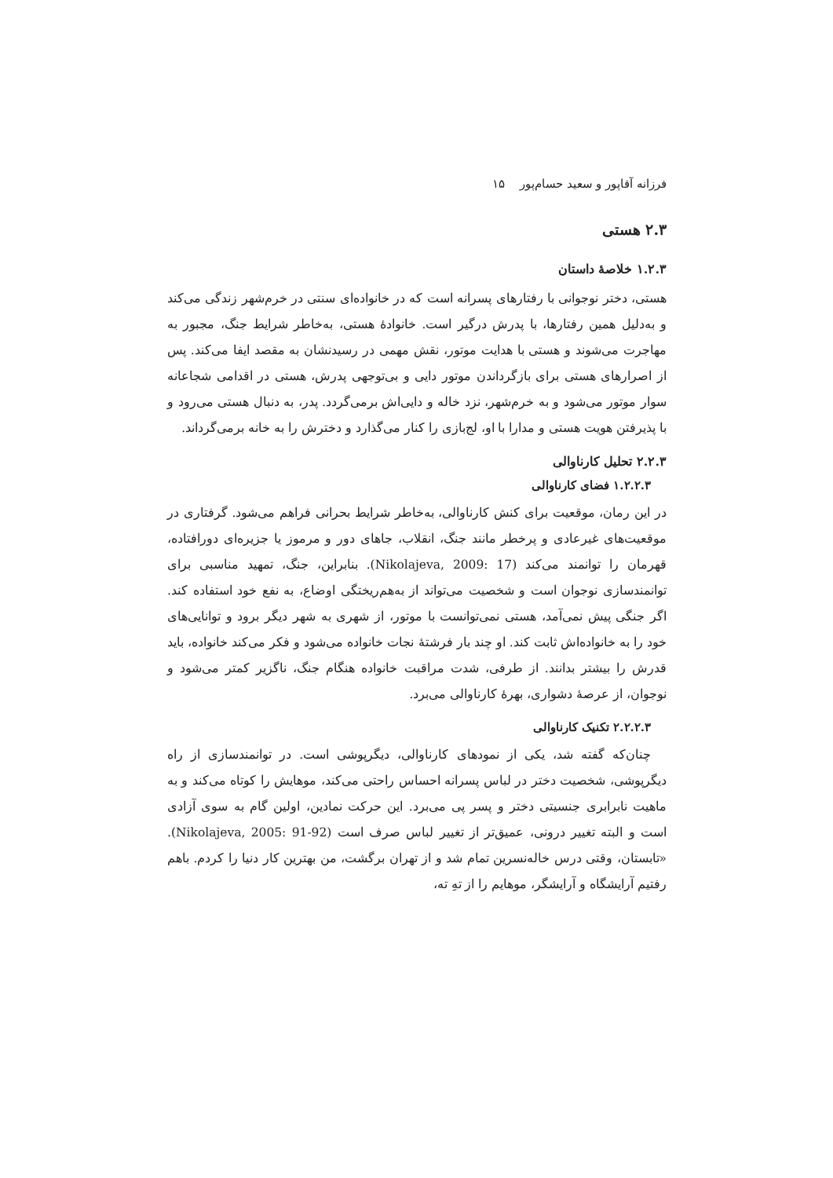فرزانه آقاپور و سعید حسام‌پور ۱۵
۲.۳ هستی
۱.۲.۳ خلاصهٔ داستان
هستی، دختر نوجوانی با رفتارهای پسرانه است که در خانواده‌ای سنتی در خرم‌شهر زندگی می‌کند و به‌دلیل همین رفتارها، با پدرش درگیر است. خانوادهٔ هستی، به‌خاطر شرایط جنگ، مجبور به مهاجرت می‌شوند و هستی با هدایت موتور، نقش مهمی در رسیدنشان به مقصد ایفا می‌کند. پس از اصرارهای هستی برای بازگرداندن موتور دایی و بی‌توجهی پدرش، هستی در اقدامی شجاعانه سوار موتور می‌شود و به خرم‌شهر، نزد خاله و دایی‌اش برمی‌گردد. پدر، به دنبال هستی می‌رود و با پذیرفتن هویت هستی و مدارا با او، لج‌بازی را کنار می‌گذارد و دخترش را به خانه برمی‌گرداند.
۲.۲.۳ تحلیل کارناوالی
۱.۲.۲.۳ فضای کارناوالی
در این رمان، موقعیت برای کنش کارناوالی، به‌خاطر شرایط بحرانی فراهم می‌شود. گرفتاری در موقعیت‌های غیرعادی و پرخطر مانند جنگ، انقلاب، جاهای دور و مرموز یا جزیره‌ای دورافتاده، قهرمان را توانمند می‌کند (Nikolajeva, 2009: 17). بنابراین، جنگ، تمهید مناسبی برای توانمندسازی نوجوان است و شخصیت می‌تواند از به‌هم‌ریختگی اوضاع، به نفع خود استفاده کند. اگر جنگی پیش نمی‌آمد، هستی نمی‌توانست با موتور، از شهری به شهر دیگر برود و توانایی‌های خود را به خانواده‌اش ثابت کند. او چند بار فرشتهٔ نجات خانواده می‌شود و فکر می‌کند خانواده، باید قدرش را بیشتر بدانند. از طرفی، شدت مراقبت خانواده هنگام جنگ، ناگزیر کمتر می‌شود و نوجوان، از عرصهٔ دشواری، بهرهٔ کارناوالی می‌برد.
۲.۲.۲.۳ تکنیک کارناوالی
چنان‌که گفته شد، یکی از نمودهای کارناوالی، دیگرپوشی است. در توانمندسازی از راه دیگرپوشی، شخصیت دختر در لباس پسرانه احساس راحتی می‌کند، موهایش را کوتاه می‌کند و به ماهیت نابرابری جنسیتی دختر و پسر پی می‌برد. این حرکت نمادین، اولین گام به سوی آزادی است و البته تغییر درونی، عمیق‌تر از تغییر لباس صرف است (Nikolajeva, 2005: 91-92). «تابستان، وقتی درس خاله‌نسرین تمام شد و از تهران برگشت، من بهترین کار دنیا را کردم. باهم رفتیم آرایشگاه و آرایشگر، موهایم را از تهِ ته،